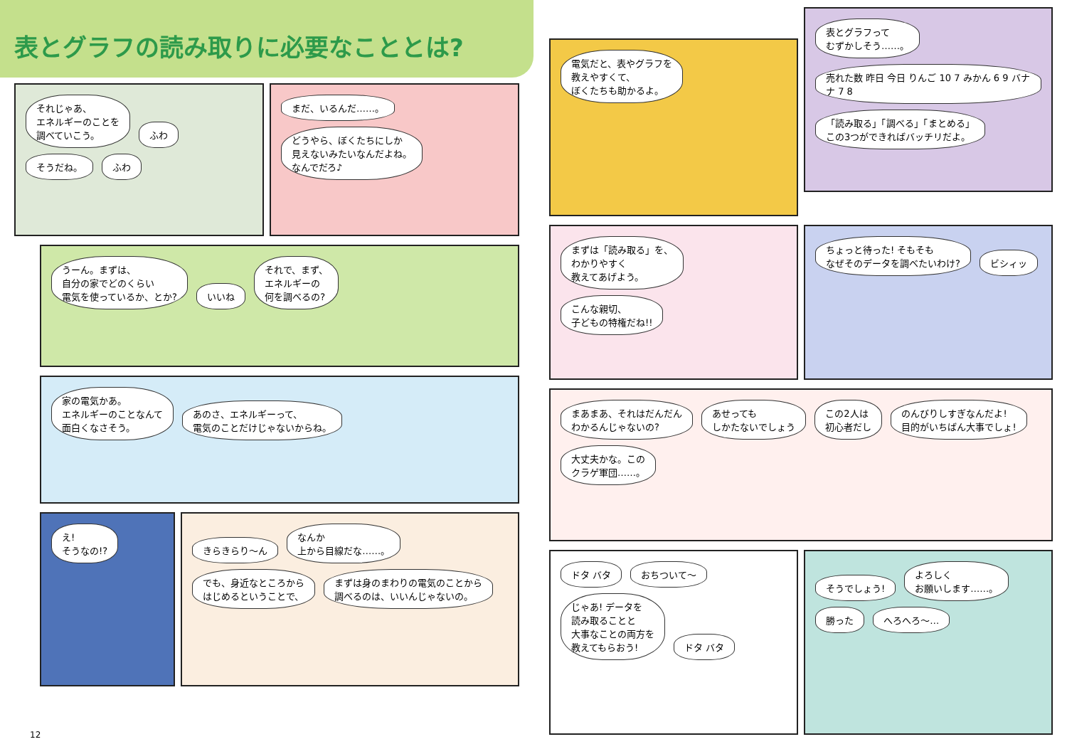表とグラフの読み取りに必要なこととは?
それじゃあ、
エネルギーのことを
調べていこう。
ふわ そうだね。 ふわ
まだ、いるんだ……。
どうやら、ぼくたちにしか
見えないみたいなんだよね。
なんでだろ♪
うーん。まずは、
自分の家でどのくらい
電気を使っているか、とか?
いいね
それで、まず、
エネルギーの
何を調べるの?
家の電気かあ。
エネルギーのことなんて
面白くなさそう。
あのさ、エネルギーって、
電気のことだけじゃないからね。
え!
そうなの!?
きらきらり～ん
なんか
上から目線だな……。
でも、身近なところから
はじめるということで、
まずは身のまわりの電気のことから
調べるのは、いいんじゃないの。
12
電気だと、表やグラフを
教えやすくて、
ぼくたちも助かるよ。
表とグラフって
むずかしそう……。
売れた数 昨日 今日 りんご 10 7 みかん 6 9 バナナ 7 8
「読み取る」「調べる」「まとめる」
この3つができればバッチリだよ。
まずは「読み取る」を、
わかりやすく
教えてあげよう。
こんな親切、
子どもの特権だね!!
ちょっと待った! そもそも
なぜそのデータを調べたいわけ?
ビシィッ
まあまあ、それはだんだん
わかるんじゃないの?
あせっても
しかたないでしょう
この2人は
初心者だし
のんびりしすぎなんだよ!
目的がいちばん大事でしょ!
大丈夫かな。この
クラゲ軍団……。
ドタ バタ おちついて～
じゃあ! データを
読み取ることと
大事なことの両方を
教えてもらおう!
ドタ バタ
そうでしょう!
よろしく
お願いします……。
勝った へろへろ～…